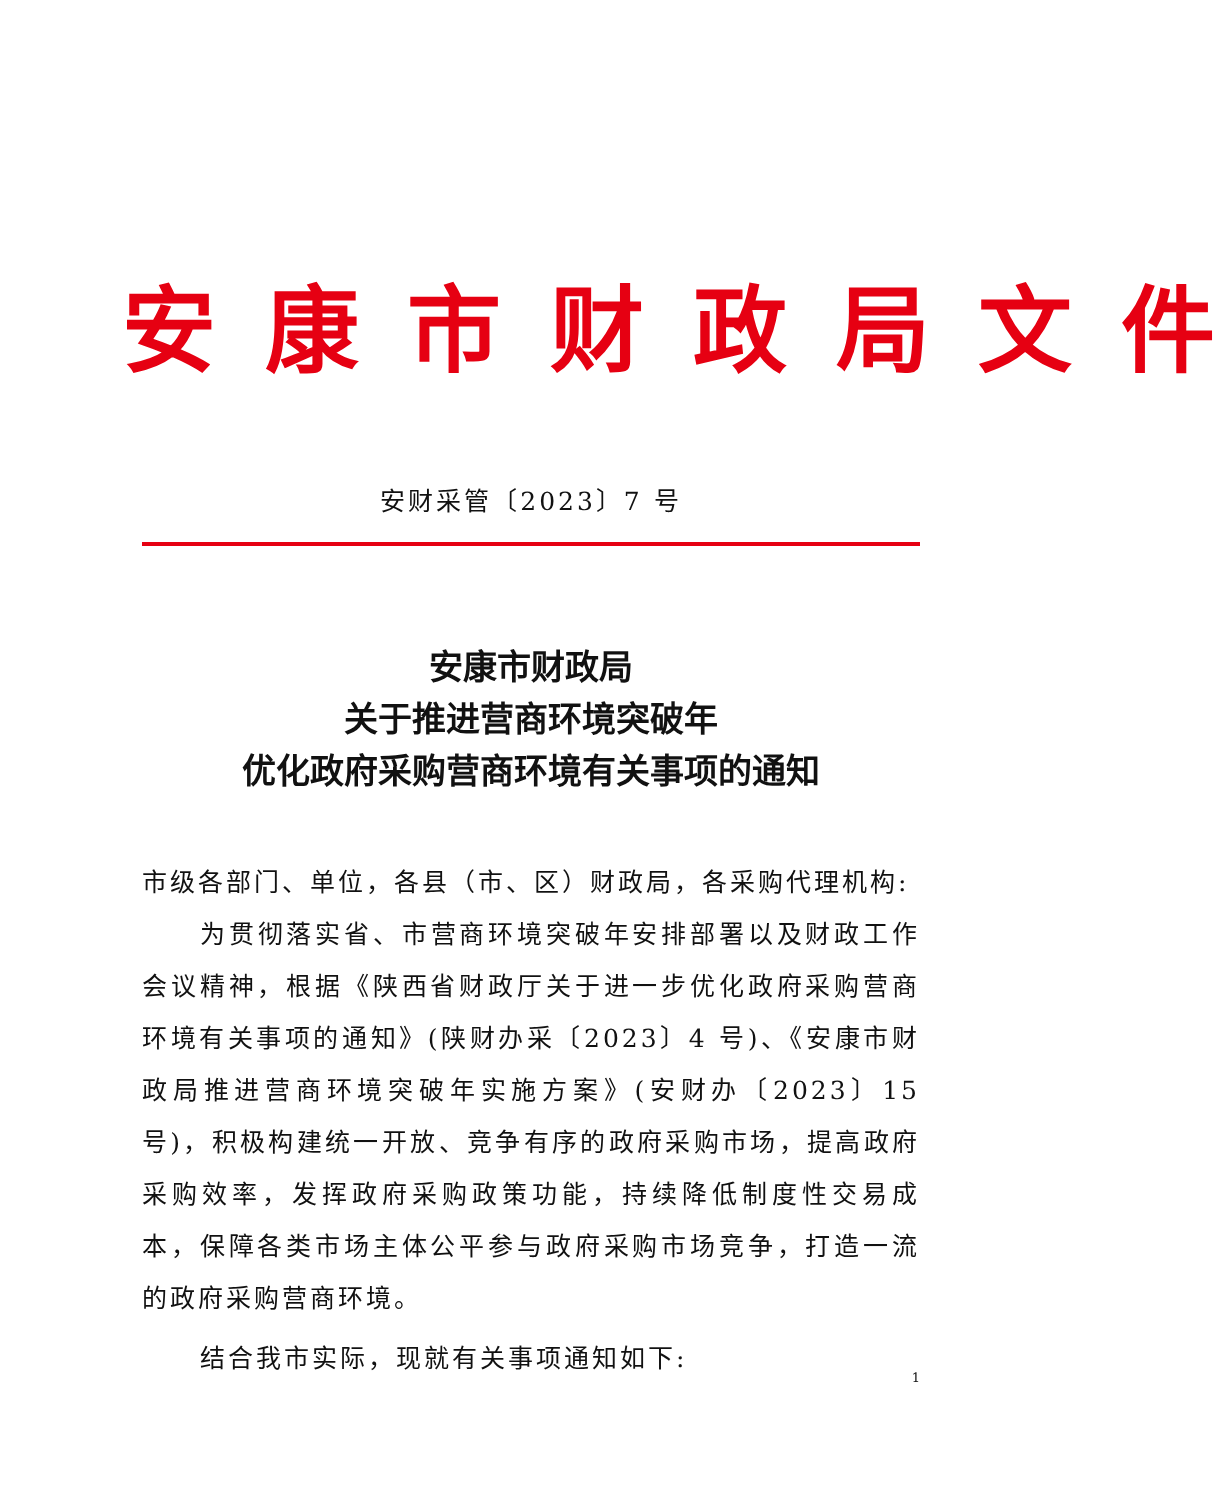安 康 市 财 政 局 文 件
安财采管〔2023〕7 号
安康市财政局
关于推进营商环境突破年
优化政府采购营商环境有关事项的通知
市级各部门、单位，各县（市、区）财政局，各采购代理机构:
为贯彻落实省、市营商环境突破年安排部署以及财政工作会议精神，根据《陕西省财政厅关于进一步优化政府采购营商环境有关事项的通知》(陕财办采〔2023〕4 号)、《安康市财政局推进营商环境突破年实施方案》(安财办〔2023〕15 号)，积极构建统一开放、竞争有序的政府采购市场，提高政府采购效率，发挥政府采购政策功能，持续降低制度性交易成本，保障各类市场主体公平参与政府采购市场竞争，打造一流的政府采购营商环境。
结合我市实际，现就有关事项通知如下:
1